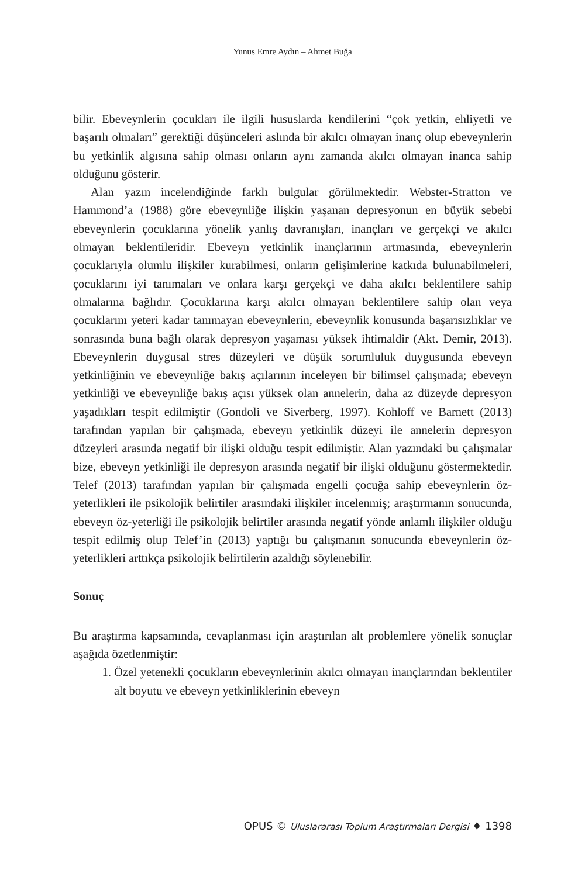Yunus Emre Aydın – Ahmet Buğa
bilir. Ebeveynlerin çocukları ile ilgili hususlarda kendilerini “çok yetkin, ehliyetli ve başarılı olmaları” gerektiği düşünceleri aslında bir akılcı olmayan inanç olup ebeveynlerin bu yetkinlik algısına sahip olması onların aynı zamanda akılcı olmayan inanca sahip olduğunu gösterir.
Alan yazın incelendiğinde farklı bulgular görülmektedir. Webster-Stratton ve Hammond’a (1988) göre ebeveynliğe ilişkin yaşanan depresyonun en büyük sebebi ebeveynlerin çocuklarına yönelik yanlış davranışları, inançları ve gerçekçi ve akılcı olmayan beklentileridir. Ebeveyn yetkinlik inançlarının artmasında, ebeveynlerin çocuklarıyla olumlu ilişkiler kurabilmesi, onların gelişimlerine katkıda bulunabilmeleri, çocuklarını iyi tanımaları ve onlara karşı gerçekçi ve daha akılcı beklentilere sahip olmalarına bağlıdır. Çocuklarına karşı akılcı olmayan beklentilere sahip olan veya çocuklarını yeteri kadar tanımayan ebeveynlerin, ebeveynlik konusunda başarısızlıklar ve sonrasında buna bağlı olarak depresyon yaşaması yüksek ihtimaldir (Akt. Demir, 2013). Ebeveynlerin duygusal stres düzeyleri ve düşük sorumluluk duygusunda ebeveyn yetkinliğinin ve ebeveynliğe bakış açılarının inceleyen bir bilimsel çalışmada; ebeveyn yetkinliği ve ebeveynliğe bakış açısı yüksek olan annelerin, daha az düzeyde depresyon yaşadıkları tespit edilmiştir (Gondoli ve Siverberg, 1997). Kohloff ve Barnett (2013) tarafından yapılan bir çalışmada, ebeveyn yetkinlik düzeyi ile annelerin depresyon düzeyleri arasında negatif bir ilişki olduğu tespit edilmiştir. Alan yazındaki bu çalışmalar bize, ebeveyn yetkinliği ile depresyon arasında negatif bir ilişki olduğunu göstermektedir. Telef (2013) tarafından yapılan bir çalışmada engelli çocuğa sahip ebeveynlerin öz-yeterlikleri ile psikolojik belirtiler arasındaki ilişkiler incelenmiş; araştırmanın sonucunda, ebeveyn öz-yeterliği ile psikolojik belirtiler arasında negatif yönde anlamlı ilişkiler olduğu tespit edilmiş olup Telef’in (2013) yaptığı bu çalışmanın sonucunda ebeveynlerin öz-yeterlikleri arttıkça psikolojik belirtilerin azaldığı söylenebilir.
Sonuç
Bu araştırma kapsamında, cevaplanması için araştırılan alt problemlere yönelik sonuçlar aşağıda özetlenmiştir:
1. Özel yetenekli çocukların ebeveynlerinin akılcı olmayan inançlarından beklentiler alt boyutu ve ebeveyn yetkinliklerinin ebeveyn
OPUS © Uluslararası Toplum Araştırmaları Dergisi ♦ 1398